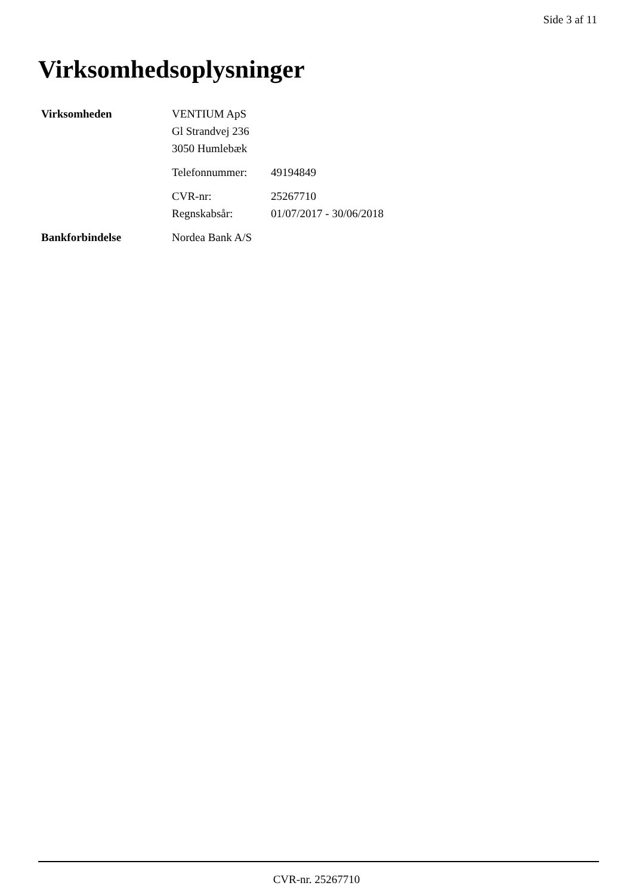Side 3 af 11
Virksomhedsoplysninger
Virksomheden VENTIUM ApS
Gl Strandvej 236
3050 Humlebæk
Telefonnummer: 49194849
CVR-nr: 25267710
Regnskabsår: 01/07/2017 - 30/06/2018
Bankforbindelse Nordea Bank A/S
CVR-nr. 25267710